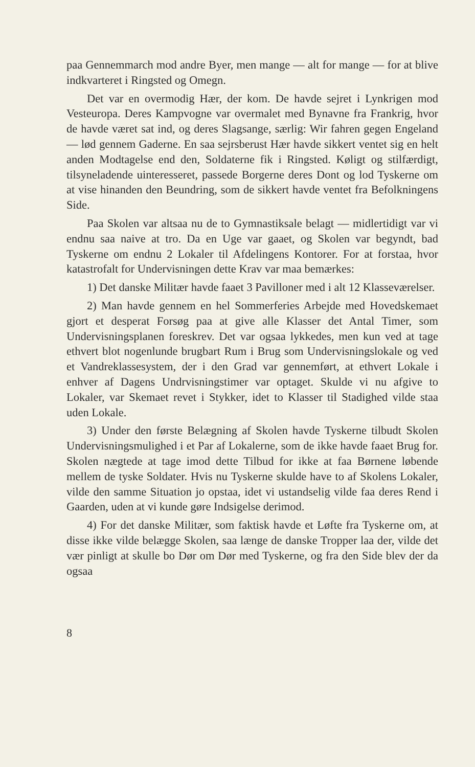paa Gennemmarch mod andre Byer, men mange — alt for mange — for at blive indkvarteret i Ringsted og Omegn.
Det var en overmodig Hær, der kom. De havde sejret i Lynkrigen mod Vesteuropa. Deres Kampvogne var overmalet med Bynavne fra Frankrig, hvor de havde været sat ind, og deres Slagsange, særlig: Wir fahren gegen Engeland — lød gennem Gaderne. En saa sejrsberust Hær havde sikkert ventet sig en helt anden Modtagelse end den, Soldaterne fik i Ringsted. Køligt og stilfærdigt, tilsyneladende uinteresseret, passede Borgerne deres Dont og lod Tyskerne om at vise hinanden den Beundring, som de sikkert havde ventet fra Befolkningens Side.
Paa Skolen var altsaa nu de to Gymnastiksale belagt — midlertidigt var vi endnu saa naive at tro. Da en Uge var gaaet, og Skolen var begyndt, bad Tyskerne om endnu 2 Lokaler til Afdelingens Kontorer. For at forstaa, hvor katastrofalt for Undervisningen dette Krav var maa bemærkes:
1) Det danske Militær havde faaet 3 Pavilloner med i alt 12 Klasseværelser.
2) Man havde gennem en hel Sommerferies Arbejde med Hovedskemaet gjort et desperat Forsøg paa at give alle Klasser det Antal Timer, som Undervisningsplanen foreskrev. Det var ogsaa lykkedes, men kun ved at tage ethvert blot nogenlunde brugbart Rum i Brug som Undervisningslokale og ved et Vandreklassesystem, der i den Grad var gennemført, at ethvert Lokale i enhver af Dagens Undrvisningstimer var optaget. Skulde vi nu afgive to Lokaler, var Skemaet revet i Stykker, idet to Klasser til Stadighed vilde staa uden Lokale.
3) Under den første Belægning af Skolen havde Tyskerne tilbudt Skolen Undervisningsmulighed i et Par af Lokalerne, som de ikke havde faaet Brug for. Skolen nægtede at tage imod dette Tilbud for ikke at faa Børnene løbende mellem de tyske Soldater. Hvis nu Tyskerne skulde have to af Skolens Lokaler, vilde den samme Situation jo opstaa, idet vi ustandselig vilde faa deres Rend i Gaarden, uden at vi kunde gøre Indsigelse derimod.
4) For det danske Militær, som faktisk havde et Løfte fra Tyskerne om, at disse ikke vilde belægge Skolen, saa længe de danske Tropper laa der, vilde det vær pinligt at skulle bo Dør om Dør med Tyskerne, og fra den Side blev der da ogsaa
8